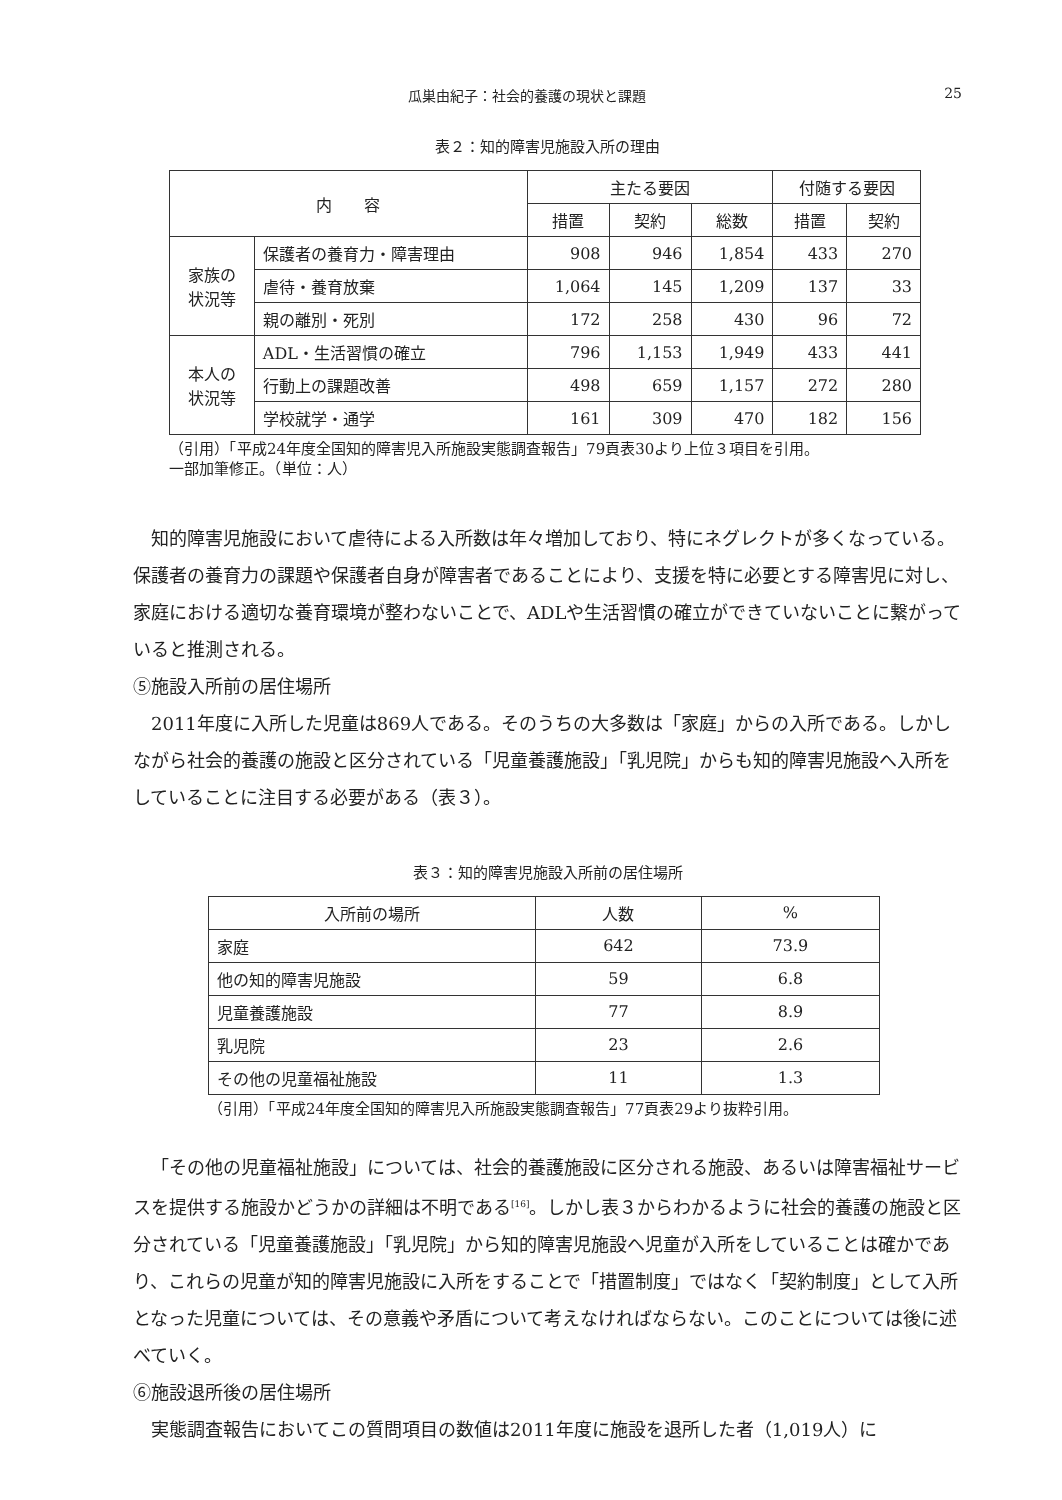瓜巣由紀子：社会的養護の現状と課題 25
表２：知的障害児施設入所の理由
| 内 容 | | 主たる要因 | | | 付随する要因 | |
| --- | --- | --- | --- | --- | --- | --- |
| | | 措置 | 契約 | 総数 | 措置 | 契約 |
| 家族の 状況等 | 保護者の養育力・障害理由 | 908 | 946 | 1,854 | 433 | 270 |
| | 虐待・養育放棄 | 1,064 | 145 | 1,209 | 137 | 33 |
| | 親の離別・死別 | 172 | 258 | 430 | 96 | 72 |
| 本人の 状況等 | ADL・生活習慣の確立 | 796 | 1,153 | 1,949 | 433 | 441 |
| | 行動上の課題改善 | 498 | 659 | 1,157 | 272 | 280 |
| | 学校就学・通学 | 161 | 309 | 470 | 182 | 156 |
（引用）「平成24年度全国知的障害児入所施設実態調査報告」79頁表30より上位３項目を引用。
一部加筆修正。（単位：人）
知的障害児施設において虐待による入所数は年々増加しており、特にネグレクトが多くなっている。保護者の養育力の課題や保護者自身が障害者であることにより、支援を特に必要とする障害児に対し、家庭における適切な養育環境が整わないことで、ADLや生活習慣の確立ができていないことに繋がっていると推測される。
⑤施設入所前の居住場所
2011年度に入所した児童は869人である。そのうちの大多数は「家庭」からの入所である。しかしながら社会的養護の施設と区分されている「児童養護施設」「乳児院」からも知的障害児施設へ入所をしていることに注目する必要がある（表３）。
表３：知的障害児施設入所前の居住場所
| 入所前の場所 | 人数 | % |
| --- | --- | --- |
| 家庭 | 642 | 73.9 |
| 他の知的障害児施設 | 59 | 6.8 |
| 児童養護施設 | 77 | 8.9 |
| 乳児院 | 23 | 2.6 |
| その他の児童福祉施設 | 11 | 1.3 |
（引用）「平成24年度全国知的障害児入所施設実態調査報告」77頁表29より抜粋引用。
「その他の児童福祉施設」については、社会的養護施設に区分される施設、あるいは障害福祉サービスを提供する施設かどうかの詳細は不明である<sup>[16]</sup>。しかし表３からわかるように社会的養護の施設と区分されている「児童養護施設」「乳児院」から知的障害児施設へ児童が入所をしていることは確かであり、これらの児童が知的障害児施設に入所をすることで「措置制度」ではなく「契約制度」として入所となった児童については、その意義や矛盾について考えなければならない。このことについては後に述べていく。
⑥施設退所後の居住場所
実態調査報告においてこの質問項目の数値は2011年度に施設を退所した者（1,019人）に